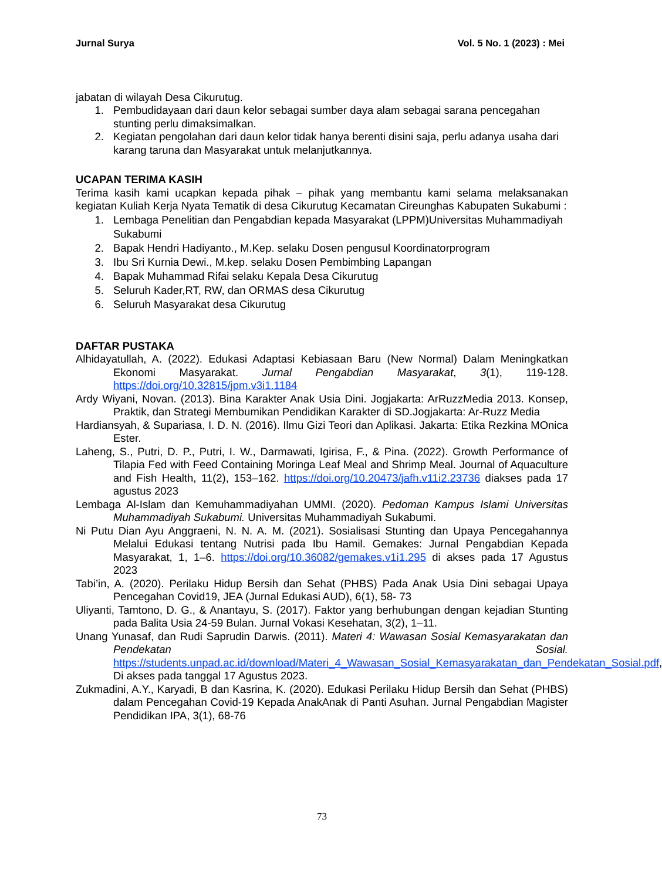Jurnal Surya Vol. 5 No. 1 (2023) : Mei
jabatan di wilayah Desa Cikurutug.
1. Pembudidayaan dari daun kelor sebagai sumber daya alam sebagai sarana pencegahan stunting perlu dimaksimalkan.
2. Kegiatan pengolahan dari daun kelor tidak hanya berenti disini saja, perlu adanya usaha dari karang taruna dan Masyarakat untuk melanjutkannya.
UCAPAN TERIMA KASIH
Terima kasih kami ucapkan kepada pihak – pihak yang membantu kami selama melaksanakan kegiatan Kuliah Kerja Nyata Tematik di desa Cikurutug Kecamatan Cireunghas Kabupaten Sukabumi :
1. Lembaga Penelitian dan Pengabdian kepada Masyarakat (LPPM)Universitas Muhammadiyah Sukabumi
2. Bapak Hendri Hadiyanto., M.Kep. selaku Dosen pengusul Koordinatorprogram
3. Ibu Sri Kurnia Dewi., M.kep. selaku Dosen Pembimbing Lapangan
4. Bapak Muhammad Rifai selaku Kepala Desa Cikurutug
5. Seluruh Kader,RT, RW, dan ORMAS desa Cikurutug
6. Seluruh Masyarakat desa Cikurutug
DAFTAR PUSTAKA
Alhidayatullah, A. (2022). Edukasi Adaptasi Kebiasaan Baru (New Normal) Dalam Meningkatkan Ekonomi Masyarakat. Jurnal Pengabdian Masyarakat, 3(1), 119-128. https://doi.org/10.32815/jpm.v3i1.1184
Ardy Wiyani, Novan. (2013). Bina Karakter Anak Usia Dini. Jogjakarta: ArRuzzMedia 2013. Konsep, Praktik, dan Strategi Membumikan Pendidikan Karakter di SD.Jogjakarta: Ar-Ruzz Media
Hardiansyah, & Supariasa, I. D. N. (2016). Ilmu Gizi Teori dan Aplikasi. Jakarta: Etika Rezkina MOnica Ester.
Laheng, S., Putri, D. P., Putri, I. W., Darmawati, Igirisa, F., & Pina. (2022). Growth Performance of Tilapia Fed with Feed Containing Moringa Leaf Meal and Shrimp Meal. Journal of Aquaculture and Fish Health, 11(2), 153–162. https://doi.org/10.20473/jafh.v11i2.23736 diakses pada 17 agustus 2023
Lembaga Al-Islam dan Kemuhammadiyahan UMMI. (2020). Pedoman Kampus Islami Universitas Muhammadiyah Sukabumi. Universitas Muhammadiyah Sukabumi.
Ni Putu Dian Ayu Anggraeni, N. N. A. M. (2021). Sosialisasi Stunting dan Upaya Pencegahannya Melalui Edukasi tentang Nutrisi pada Ibu Hamil. Gemakes: Jurnal Pengabdian Kepada Masyarakat, 1, 1–6. https://doi.org/10.36082/gemakes.v1i1.295 di akses pada 17 Agustus 2023
Tabi’in, A. (2020). Perilaku Hidup Bersih dan Sehat (PHBS) Pada Anak Usia Dini sebagai Upaya Pencegahan Covid19, JEA (Jurnal Edukasi AUD), 6(1), 58- 73
Uliyanti, Tamtono, D. G., & Anantayu, S. (2017). Faktor yang berhubungan dengan kejadian Stunting pada Balita Usia 24-59 Bulan. Jurnal Vokasi Kesehatan, 3(2), 1–11.
Unang Yunasaf, dan Rudi Saprudin Darwis. (2011). Materi 4: Wawasan Sosial Kemasyarakatan dan Pendekatan Sosial. https://students.unpad.ac.id/download/Materi_4_Wawasan_Sosial_Kemasyarakatan_dan_Pendekatan_Sosial.pdf, Di akses pada tanggal 17 Agustus 2023.
Zukmadini, A.Y., Karyadi, B dan Kasrina, K. (2020). Edukasi Perilaku Hidup Bersih dan Sehat (PHBS) dalam Pencegahan Covid-19 Kepada AnakAnak di Panti Asuhan. Jurnal Pengabdian Magister Pendidikan IPA, 3(1), 68-76
73